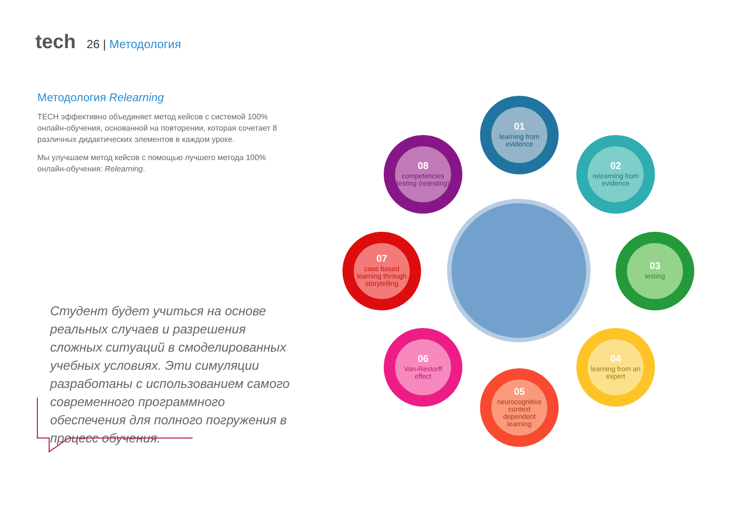tech
26 | Методология
Методология Relearning
TECH эффективно объединяет метод кейсов с системой 100% онлайн-обучения, основанной на повторении, которая сочетает 8 различных дидактических элементов в каждом уроке.
Мы улучшаем метод кейсов с помощью лучшего метода 100% онлайн-обучения: Relearning.
Студент будет учиться на основе реальных случаев и разрешения сложных ситуаций в смоделированных учебных условиях. Эти симуляции разработаны с использованием самого современного программного обеспечения для полного погружения в процесс обучения.
01
learning from evidence
02
relearning from evidence
03
testing
04
learning from an expert
05
neurocognitive context dependent learning
06
Von-Restorff effect
07
case based learning through storytelling
08
competencies testing (retesting)